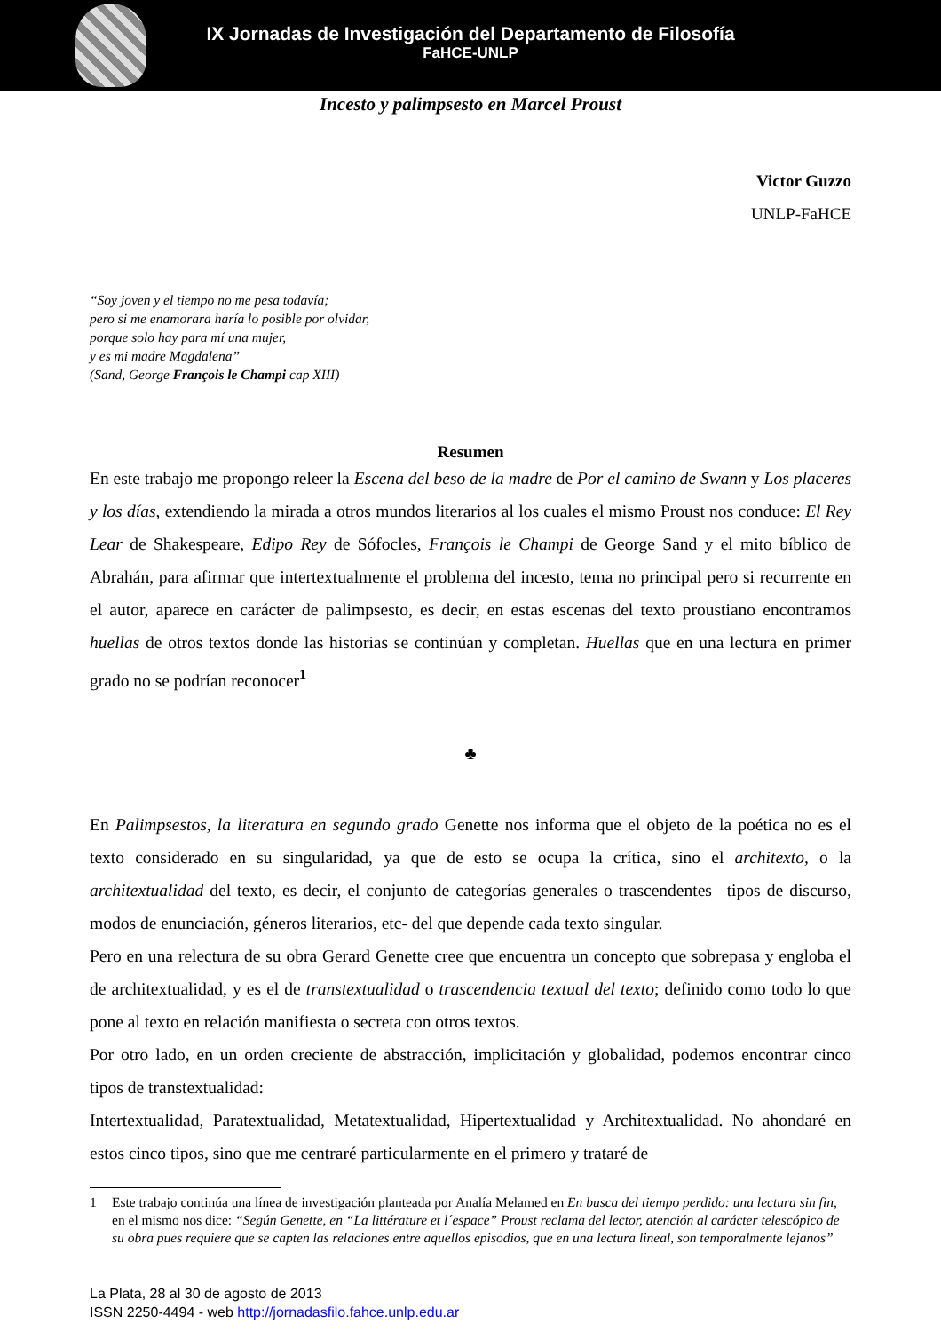IX Jornadas de Investigación del Departamento de Filosofía
FaHCE-UNLP
Incesto y palimpsesto en Marcel Proust
Victor Guzzo
UNLP-FaHCE
“Soy joven y el tiempo no me pesa todavía;
pero si me enamorara haría lo posible por olvidar,
porque solo hay para mí una mujer,
y es mi madre Magdalena”
(Sand, George François le Champi cap XIII)
Resumen
En este trabajo me propongo releer la Escena del beso de la madre de Por el camino de Swann y Los placeres y los días, extendiendo la mirada a otros mundos literarios al los cuales el mismo Proust nos conduce: El Rey Lear de Shakespeare, Edipo Rey de Sófocles, François le Champi de George Sand y el mito bíblico de Abrahán, para afirmar que intertextualmente el problema del incesto, tema no principal pero si recurrente en el autor, aparece en carácter de palimpsesto, es decir, en estas escenas del texto proustiano encontramos huellas de otros textos donde las historias se continúan y completan. Huellas que en una lectura en primer grado no se podrían reconocer<sup>1</sup>
♣
En Palimpsestos, la literatura en segundo grado Genette nos informa que el objeto de la poética no es el texto considerado en su singularidad, ya que de esto se ocupa la crítica, sino el architexto, o la architextualidad del texto, es decir, el conjunto de categorías generales o trascendentes –tipos de discurso, modos de enunciación, géneros literarios, etc- del que depende cada texto singular.
Pero en una relectura de su obra Gerard Genette cree que encuentra un concepto que sobrepasa y engloba el de architextualidad, y es el de transtextualidad o trascendencia textual del texto; definido como todo lo que pone al texto en relación manifiesta o secreta con otros textos.
Por otro lado, en un orden creciente de abstracción, implicitación y globalidad, podemos encontrar cinco tipos de transtextualidad:
Intertextualidad, Paratextualidad, Metatextualidad, Hipertextualidad y Architextualidad. No ahondaré en estos cinco tipos, sino que me centraré particularmente en el primero y trataré de
1 Este trabajo continúa una línea de investigación planteada por Analía Melamed en En busca del tiempo perdido: una lectura sin fin, en el mismo nos dice: “Según Genette, en “La littérature et l´espace” Proust reclama del lector, atención al carácter telescópico de su obra pues requiere que se capten las relaciones entre aquellos episodios, que en una lectura lineal, son temporalmente lejanos”
La Plata, 28 al 30 de agosto de 2013
ISSN 2250-4494 - web http://jornadasfilo.fahce.unlp.edu.ar